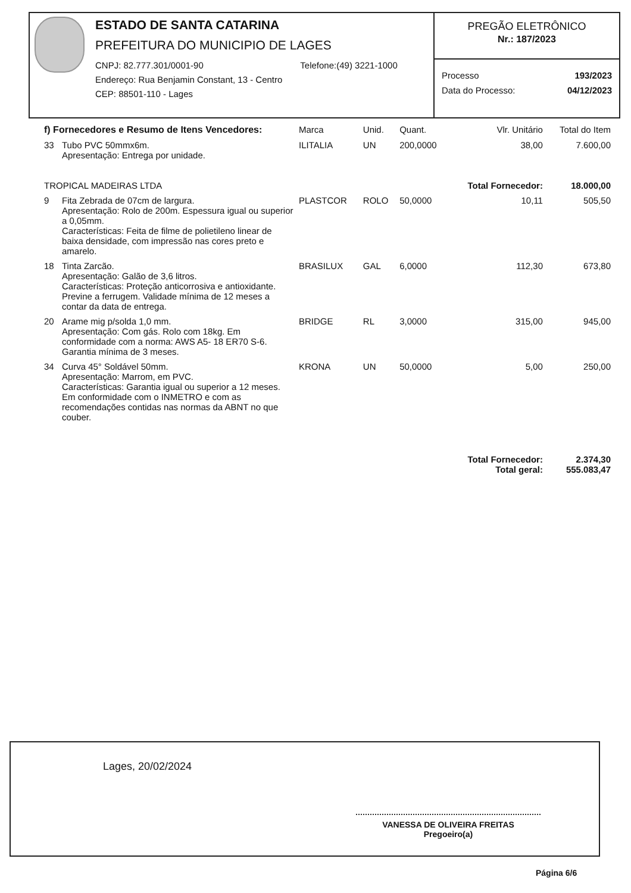ESTADO DE SANTA CATARINA
PREFEITURA DO MUNICIPIO DE LAGES
CNPJ: 82.777.301/0001-90
Endereço: Rua Benjamin Constant, 13 - Centro
CEP: 88501-110 - Lages
Telefone:(49) 3221-1000
PREGÃO ELETRÔNICO
Nr.: 187/2023
Processo 193/2023
Data do Processo: 04/12/2023
| f) Fornecedores e Resumo de Itens Vencedores: | | Marca | Unid. | Quant. | Vlr. Unitário | Total do Item |
| --- | --- | --- | --- | --- | --- | --- |
| 33 | Tubo PVC 50mmx6m. Apresentação: Entrega por unidade. | ILITALIA | UN | 200,0000 | 38,00 | 7.600,00 |
| TROPICAL MADEIRAS LTDA | | | | | Total Fornecedor: | 18.000,00 |
| 9 | Fita Zebrada de 07cm de largura. Apresentação: Rolo de 200m. Espessura igual ou superior a 0,05mm. Características: Feita de filme de polietileno linear de baixa densidade, com impressão nas cores preto e amarelo. | PLASTCOR | ROLO | 50,0000 | 10,11 | 505,50 |
| 18 | Tinta Zarcão. Apresentação: Galão de 3,6 litros. Características: Proteção anticorrosiva e antioxidante. Previne a ferrugem. Validade mínima de 12 meses a contar da data de entrega. | BRASILUX | GAL | 6,0000 | 112,30 | 673,80 |
| 20 | Arame mig p/solda 1,0 mm. Apresentação: Com gás. Rolo com 18kg. Em conformidade com a norma: AWS A5- 18 ER70 S-6. Garantia mínima de 3 meses. | BRIDGE | RL | 3,0000 | 315,00 | 945,00 |
| 34 | Curva 45° Soldável 50mm. Apresentação: Marrom, em PVC. Características: Garantia igual ou superior a 12 meses. Em conformidade com o INMETRO e com as recomendações contidas nas normas da ABNT no que couber. | KRONA | UN | 50,0000 | 5,00 | 250,00 |
| | | | | | Total Fornecedor: Total geral: | 2.374,30 555.083,47 |
Lages, 20/02/2024
VANESSA DE OLIVEIRA FREITAS
Pregoeiro(a)
Página 6/6